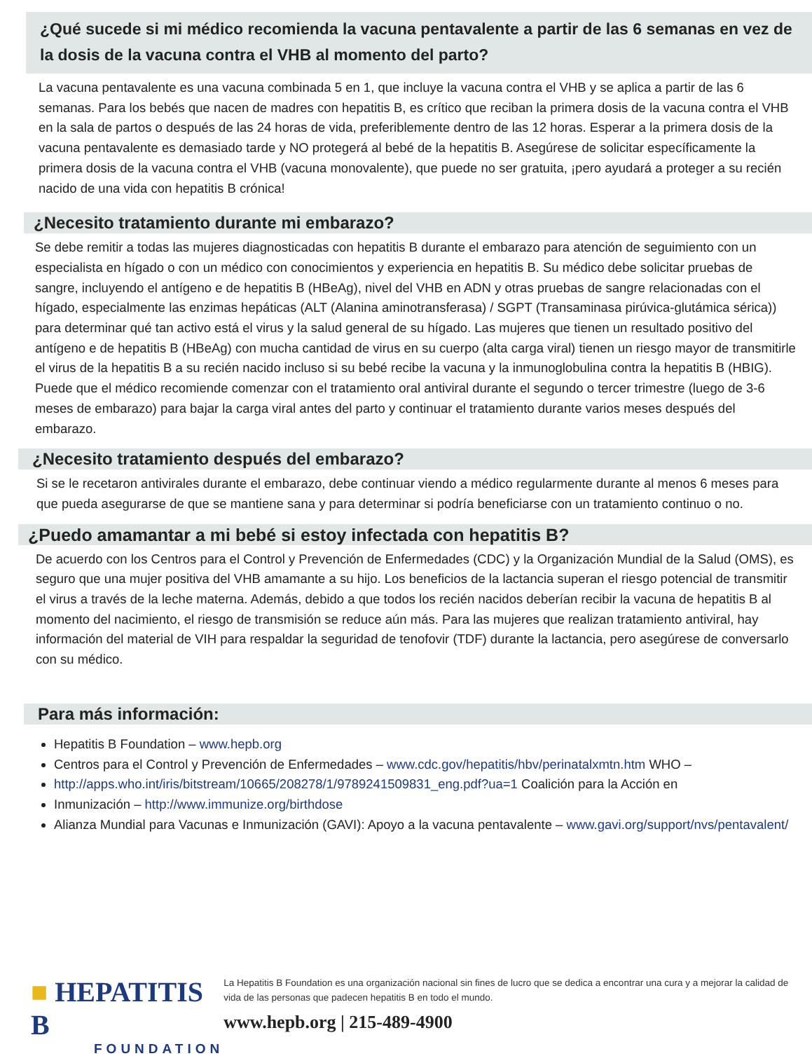¿Qué sucede si mi médico recomienda la vacuna pentavalente a partir de las 6 semanas en vez de la dosis de la vacuna contra el VHB al momento del parto?
La vacuna pentavalente es una vacuna combinada 5 en 1, que incluye la vacuna contra el VHB y se aplica a partir de las 6 semanas. Para los bebés que nacen de madres con hepatitis B, es crítico que reciban la primera dosis de la vacuna contra el VHB en la sala de partos o después de las 24 horas de vida, preferiblemente dentro de las 12 horas. Esperar a la primera dosis de la vacuna pentavalente es demasiado tarde y NO protegerá al bebé de la hepatitis B. Asegúrese de solicitar específicamente la primera dosis de la vacuna contra el VHB (vacuna monovalente), que puede no ser gratuita, ¡pero ayudará a proteger a su recién nacido de una vida con hepatitis B crónica!
¿Necesito tratamiento durante mi embarazo?
Se debe remitir a todas las mujeres diagnosticadas con hepatitis B durante el embarazo para atención de seguimiento con un especialista en hígado o con un médico con conocimientos y experiencia en hepatitis B. Su médico debe solicitar pruebas de sangre, incluyendo el antígeno e de hepatitis B (HBeAg), nivel del VHB en ADN y otras pruebas de sangre relacionadas con el hígado, especialmente las enzimas hepáticas (ALT (Alanina aminotransferasa) / SGPT (Transaminasa pirúvica-glutámica sérica)) para determinar qué tan activo está el virus y la salud general de su hígado. Las mujeres que tienen un resultado positivo del antígeno e de hepatitis B (HBeAg) con mucha cantidad de virus en su cuerpo (alta carga viral) tienen un riesgo mayor de transmitirle el virus de la hepatitis B a su recién nacido incluso si su bebé recibe la vacuna y la inmunoglobulina contra la hepatitis B (HBIG). Puede que el médico recomiende comenzar con el tratamiento oral antiviral durante el segundo o tercer trimestre (luego de 3-6 meses de embarazo) para bajar la carga viral antes del parto y continuar el tratamiento durante varios meses después del embarazo.
¿Necesito tratamiento después del embarazo?
Si se le recetaron antivirales durante el embarazo, debe continuar viendo a médico regularmente durante al menos 6 meses para que pueda asegurarse de que se mantiene sana y para determinar si podría beneficiarse con un tratamiento continuo o no.
¿Puedo amamantar a mi bebé si estoy infectada con hepatitis B?
De acuerdo con los Centros para el Control y Prevención de Enfermedades (CDC) y la Organización Mundial de la Salud (OMS), es seguro que una mujer positiva del VHB amamante a su hijo. Los beneficios de la lactancia superan el riesgo potencial de transmitir el virus a través de la leche materna. Además, debido a que todos los recién nacidos deberían recibir la vacuna de hepatitis B al momento del nacimiento, el riesgo de transmisión se reduce aún más. Para las mujeres que realizan tratamiento antiviral, hay información del material de VIH para respaldar la seguridad de tenofovir (TDF) durante la lactancia, pero asegúrese de conversarlo con su médico.
Para más información:
Hepatitis B Foundation – www.hepb.org
Centros para el Control y Prevención de Enfermedades – www.cdc.gov/hepatitis/hbv/perinatalxmtn.htm WHO –
http://apps.who.int/iris/bitstream/10665/208278/1/9789241509831_eng.pdf?ua=1 Coalición para la Acción en
Inmunización – http://www.immunize.org/birthdose
Alianza Mundial para Vacunas e Inmunización (GAVI): Apoyo a la vacuna pentavalente – www.gavi.org/support/nvs/pentavalent/
■ HEPATITIS B
FOUNDATION
La Hepatitis B Foundation es una organización nacional sin fines de lucro que se dedica a encontrar una cura y a mejorar la calidad de vida de las personas que padecen hepatitis B en todo el mundo.
www.hepb.org | 215-489-4900